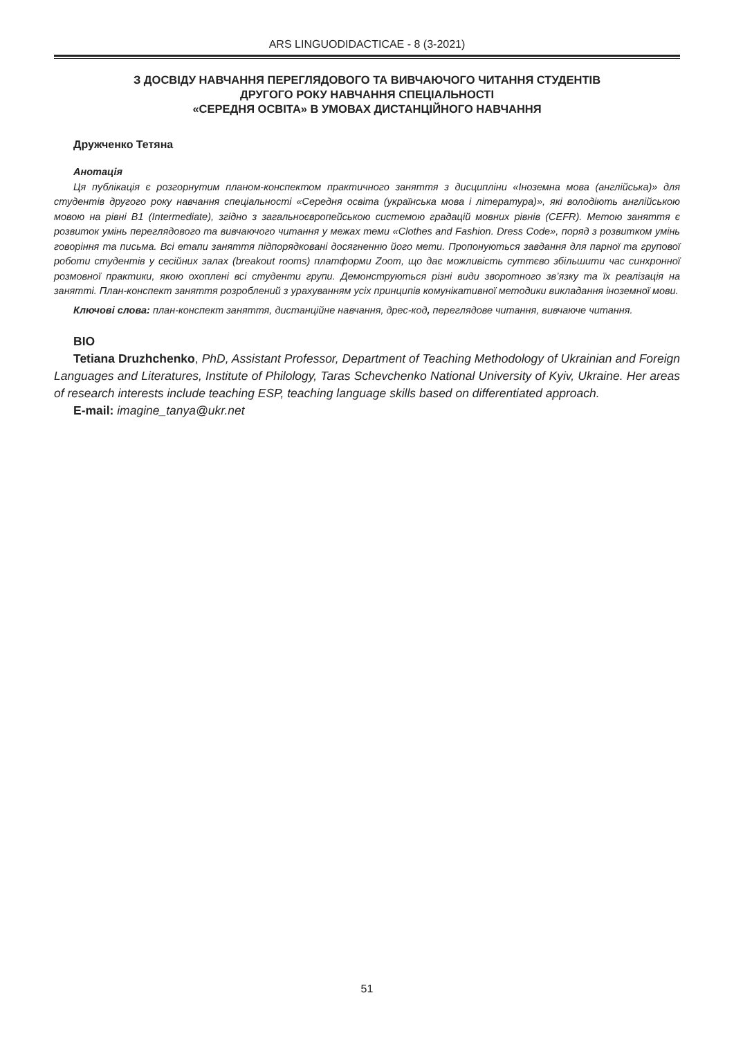ARS LINGUODIDACTICAE - 8 (3-2021)
З ДОСВІДУ НАВЧАННЯ ПЕРЕГЛЯДОВОГО ТА ВИВЧАЮЧОГО ЧИТАННЯ СТУДЕНТІВ
ДРУГОГО РОКУ НАВЧАННЯ СПЕЦІАЛЬНОСТІ
«СЕРЕДНЯ ОСВІТА» В УМОВАХ ДИСТАНЦІЙНОГО НАВЧАННЯ
Дружченко Тетяна
Анотація
Ця публікація є розгорнутим планом-конспектом практичного заняття з дисципліни «Іноземна мова (англійська)» для студентів другого року навчання спеціальності «Середня освіта (українська мова і література)», які володіють англійською мовою на рівні B1 (Intermediate), згідно з загальноєвропейською системою градацій мовних рівнів (CEFR). Метою заняття є розвиток умінь переглядового та вивчаючого читання у межах теми «Clothes and Fashion. Dress Code», поряд з розвитком умінь говоріння та письма. Всі етапи заняття підпорядковані досягненню його мети. Пропонуються завдання для парної та групової роботи студентів у сесійних залах (breakout rooms) платформи Zoom, що дає можливість суттєво збільшити час синхронної розмовної практики, якою охоплені всі студенти групи. Демонструються різні види зворотного зв’язку та їх реалізація на занятті. План-конспект заняття розроблений з урахуванням усіх принципів комунікативної методики викладання іноземної мови.
Ключові слова: план-конспект заняття, дистанційне навчання, дрес-код, переглядове читання, вивчаюче читання.
BIO
Tetiana Druzhchenko, PhD, Assistant Professor, Department of Teaching Methodology of Ukrainian and Foreign Languages and Literatures, Institute of Philology, Taras Schevchenko National University of Kyiv, Ukraine. Her areas of research interests include teaching ESP, teaching language skills based on differentiated approach.
E-mail: imagine_tanya@ukr.net
51